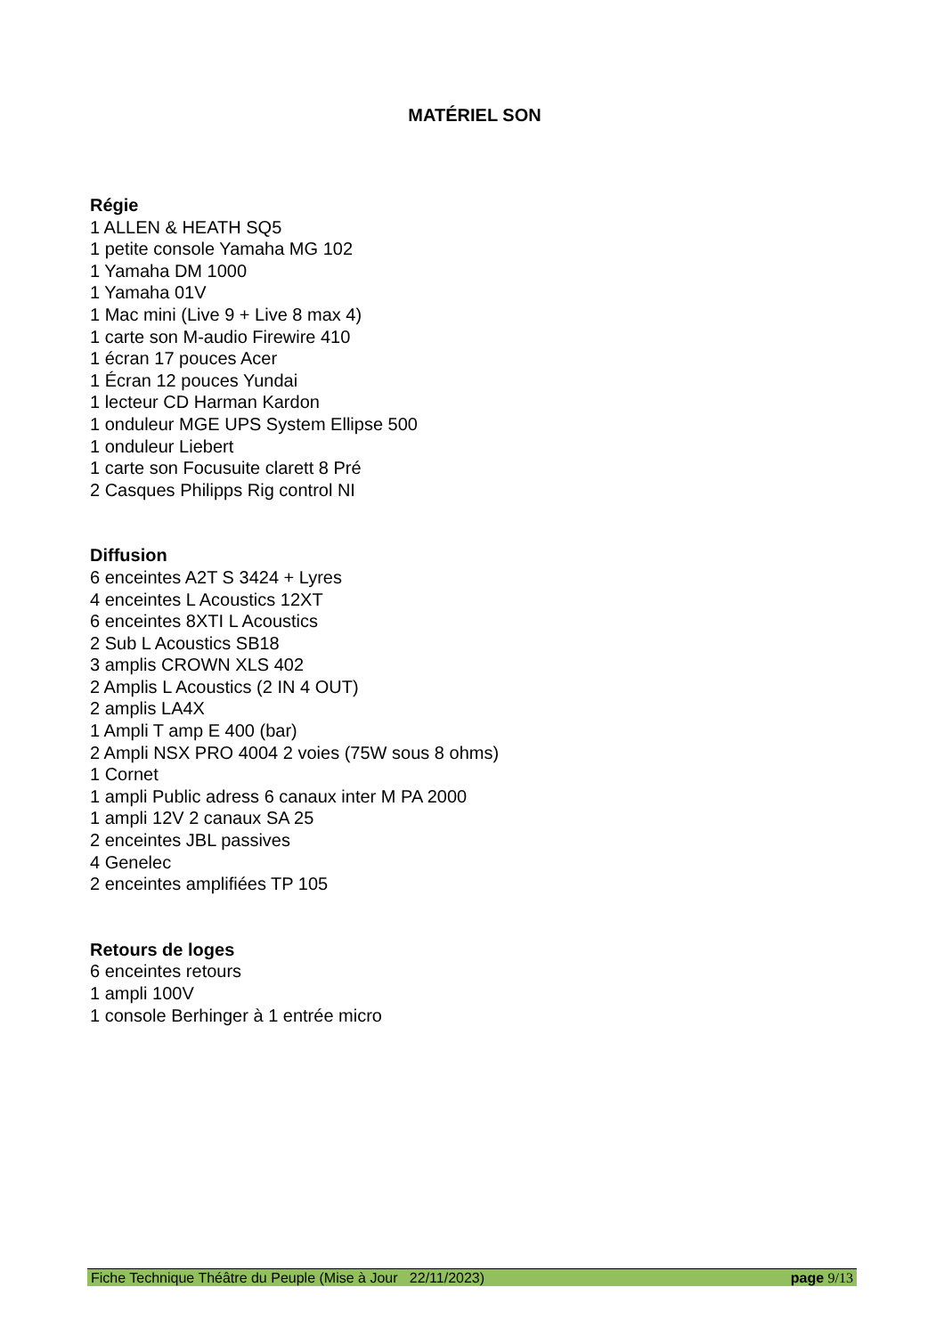MATÉRIEL SON
Régie
1 ALLEN & HEATH SQ5
1 petite console Yamaha MG 102
1 Yamaha DM 1000
1 Yamaha 01V
1 Mac mini (Live 9 + Live 8 max 4)
1 carte son M-audio Firewire 410
1 écran 17 pouces Acer
1 Écran 12 pouces Yundai
1 lecteur CD Harman Kardon
1 onduleur MGE UPS System Ellipse 500
1 onduleur Liebert
1 carte son Focusuite clarett 8 Pré
2 Casques Philipps Rig control NI
Diffusion
6 enceintes A2T S 3424 + Lyres
4 enceintes L Acoustics 12XT
6 enceintes 8XTI L Acoustics
2 Sub L Acoustics SB18
3 amplis CROWN XLS 402
2 Amplis L Acoustics (2 IN 4 OUT)
2 amplis LA4X
1 Ampli T amp E 400 (bar)
2 Ampli NSX PRO 4004 2 voies (75W sous 8 ohms)
1 Cornet
1 ampli Public adress 6 canaux inter M PA 2000
1 ampli 12V 2 canaux SA 25
2 enceintes JBL passives
4 Genelec
2 enceintes amplifiées TP 105
Retours de loges
6 enceintes retours
1 ampli 100V
1 console Berhinger à 1 entrée micro
Fiche Technique Théâtre du Peuple (Mise à Jour 22/11/2023) page 9/13